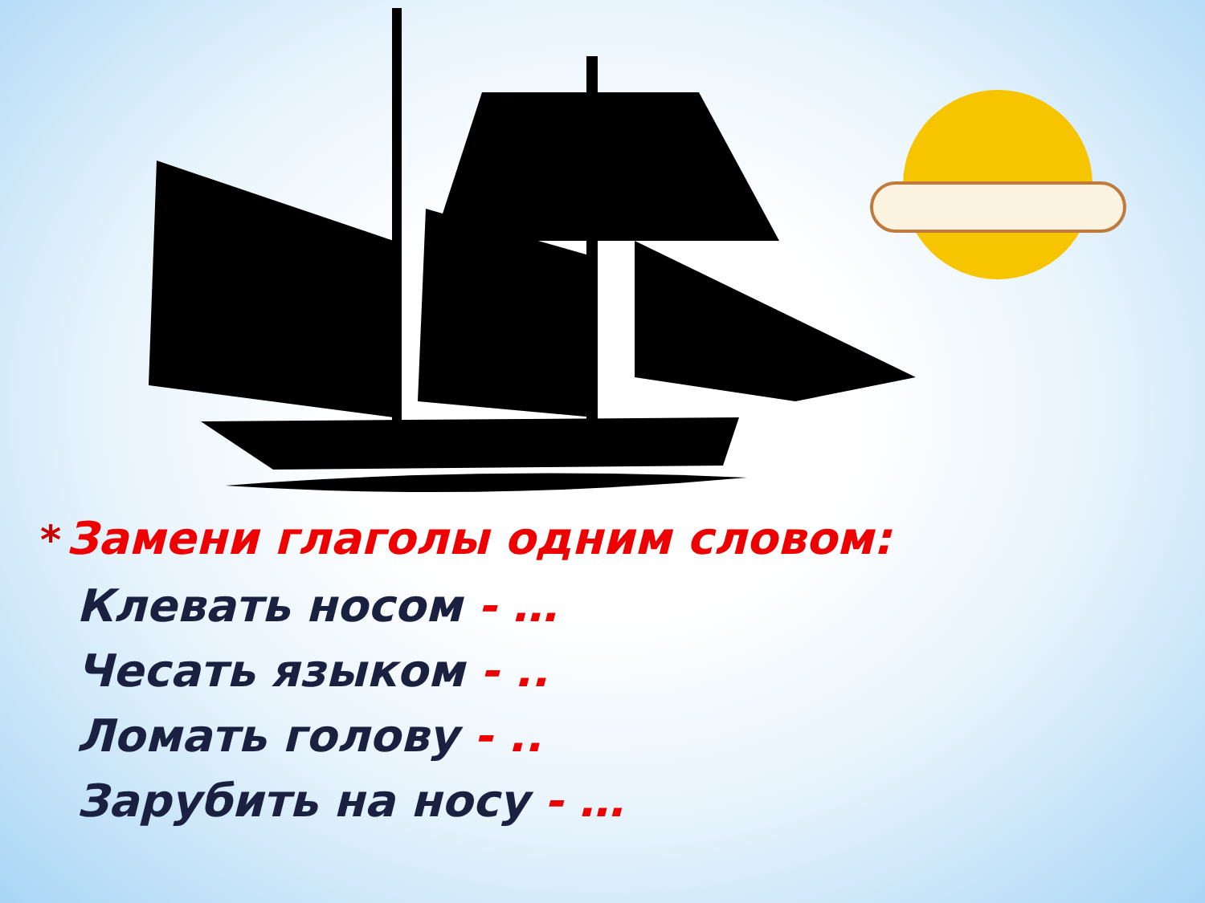* Замени глаголы одним словом:
Клевать носом - …
Чесать языком - ..
Ломать голову - ..
Зарубить на носу - …